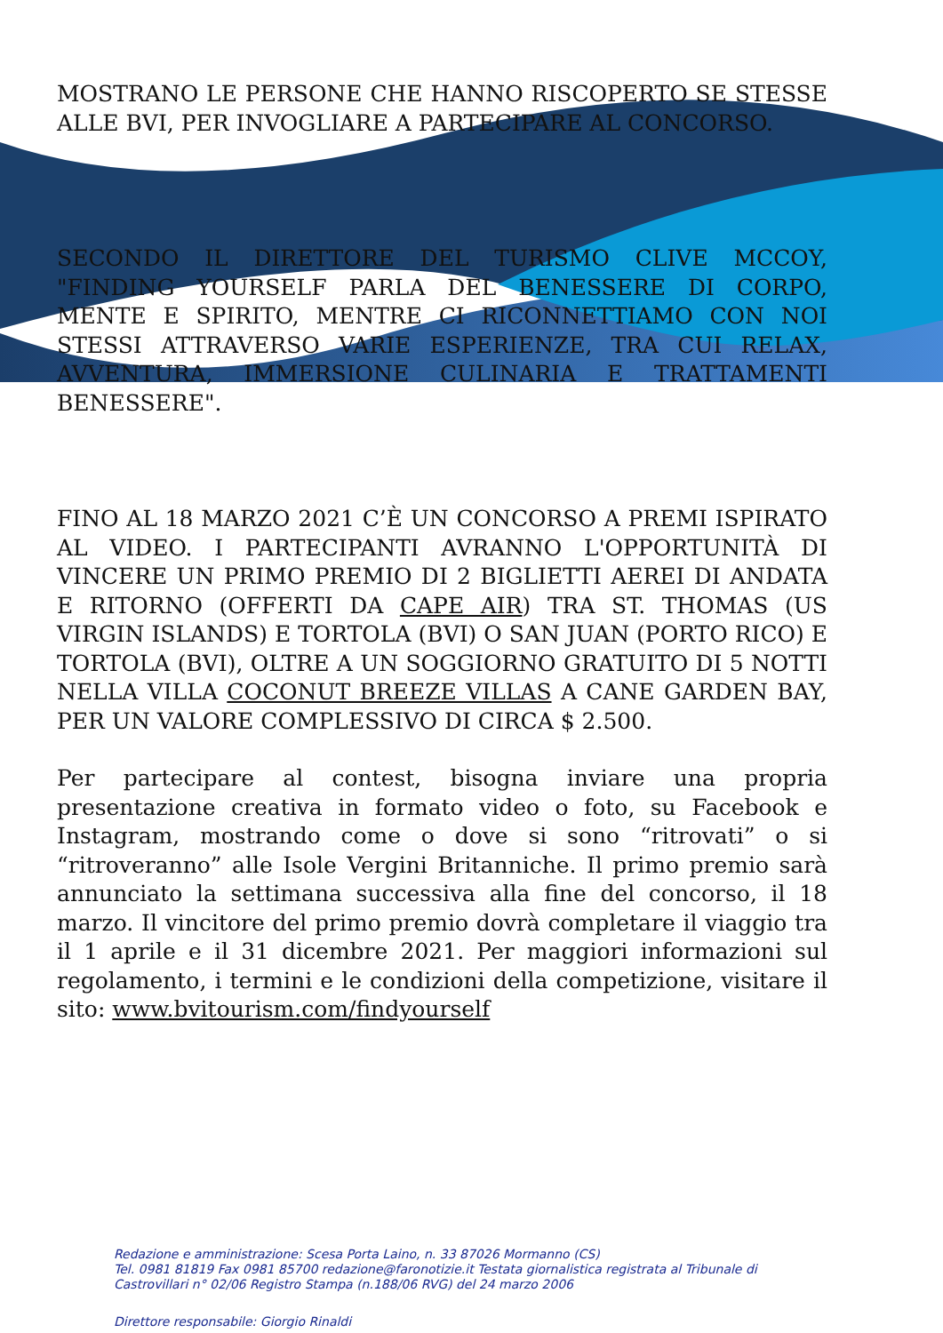MOSTRANO LE PERSONE CHE HANNO RISCOPERTO SE STESSE ALLE BVI, PER INVOGLIARE A PARTECIPARE AL CONCORSO.
SECONDO IL DIRETTORE DEL TURISMO CLIVE MCCOY, "FINDING YOURSELF PARLA DEL BENESSERE DI CORPO, MENTE E SPIRITO, MENTRE CI RICONNETTIAMO CON NOI STESSI ATTRAVERSO VARIE ESPERIENZE, TRA CUI RELAX, AVVENTURA, IMMERSIONE CULINARIA E TRATTAMENTI BENESSERE".
FINO AL 18 MARZO 2021 C’È UN CONCORSO A PREMI ISPIRATO AL VIDEO. I PARTECIPANTI AVRANNO L'OPPORTUNITÀ DI VINCERE UN PRIMO PREMIO DI 2 BIGLIETTI AEREI DI ANDATA E RITORNO (OFFERTI DA CAPE AIR) TRA ST. THOMAS (US VIRGIN ISLANDS) E TORTOLA (BVI) O SAN JUAN (PORTO RICO) E TORTOLA (BVI), OLTRE A UN SOGGIORNO GRATUITO DI 5 NOTTI NELLA VILLA COCONUT BREEZE VILLAS A CANE GARDEN BAY, PER UN VALORE COMPLESSIVO DI CIRCA $ 2.500.
Per partecipare al contest, bisogna inviare una propria presentazione creativa in formato video o foto, su Facebook e Instagram, mostrando come o dove si sono “ritrovati” o si “ritroveranno” alle Isole Vergini Britanniche. Il primo premio sarà annunciato la settimana successiva alla fine del concorso, il 18 marzo. Il vincitore del primo premio dovrà completare il viaggio tra il 1 aprile e il 31 dicembre 2021. Per maggiori informazioni sul regolamento, i termini e le condizioni della competizione, visitare il sito: www.bvitourism.com/findyourself
Redazione e amministrazione: Scesa Porta Laino, n. 33 87026 Mormanno (CS)
Tel. 0981 81819 Fax 0981 85700 redazione@faronotizie.it Testata giornalistica registrata al Tribunale di
Castrovillari n° 02/06 Registro Stampa (n.188/06 RVG) del 24 marzo 2006
Direttore responsabile: Giorgio Rinaldi